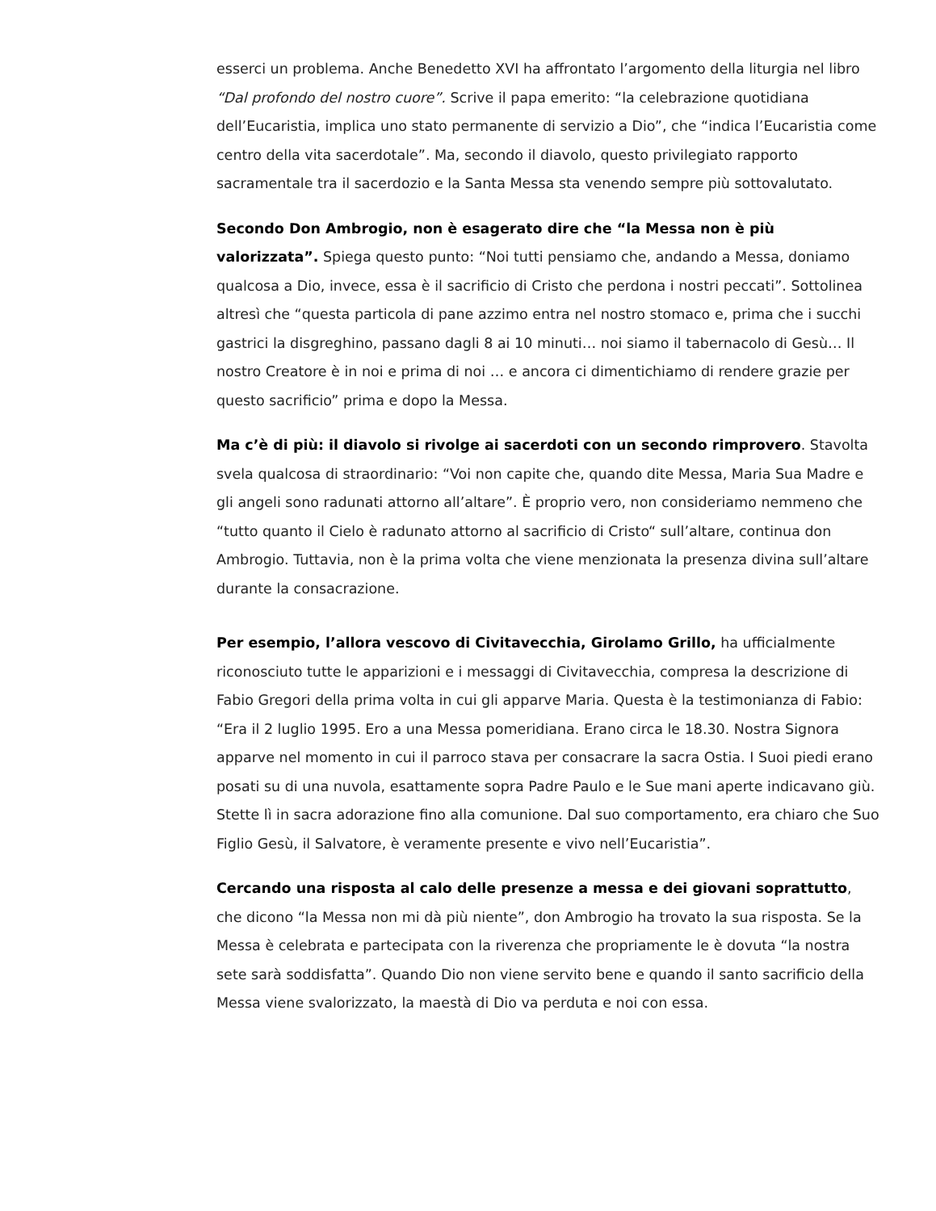esserci un problema. Anche Benedetto XVI ha affrontato l’argomento della liturgia nel libro “Dal profondo del nostro cuore”. Scrive il papa emerito: “la celebrazione quotidiana dell’Eucaristia, implica uno stato permanente di servizio a Dio”, che “indica l’Eucaristia come centro della vita sacerdotale”. Ma, secondo il diavolo, questo privilegiato rapporto sacramentale tra il sacerdozio e la Santa Messa sta venendo sempre più sottovalutato.
Secondo Don Ambrogio, non è esagerato dire che “la Messa non è più valorizzata”. Spiega questo punto: “Noi tutti pensiamo che, andando a Messa, doniamo qualcosa a Dio, invece, essa è il sacrificio di Cristo che perdona i nostri peccati”. Sottolinea altresì che “questa particola di pane azzimo entra nel nostro stomaco e, prima che i succhi gastrici la disgreghino, passano dagli 8 ai 10 minuti… noi siamo il tabernacolo di Gesù… Il nostro Creatore è in noi e prima di noi … e ancora ci dimentichiamo di rendere grazie per questo sacrificio” prima e dopo la Messa.
Ma c’è di più: il diavolo si rivolge ai sacerdoti con un secondo rimprovero. Stavolta svela qualcosa di straordinario: “Voi non capite che, quando dite Messa, Maria Sua Madre e gli angeli sono radunati attorno all’altare”. È proprio vero, non consideriamo nemmeno che “tutto quanto il Cielo è radunato attorno al sacrificio di Cristo“ sull’altare, continua don Ambrogio. Tuttavia, non è la prima volta che viene menzionata la presenza divina sull’altare durante la consacrazione.
Per esempio, l’allora vescovo di Civitavecchia, Girolamo Grillo, ha ufficialmente riconosciuto tutte le apparizioni e i messaggi di Civitavecchia, compresa la descrizione di Fabio Gregori della prima volta in cui gli apparve Maria. Questa è la testimonianza di Fabio: “Era il 2 luglio 1995. Ero a una Messa pomeridiana. Erano circa le 18.30. Nostra Signora apparve nel momento in cui il parroco stava per consacrare la sacra Ostia. I Suoi piedi erano posati su di una nuvola, esattamente sopra Padre Paulo e le Sue mani aperte indicavano giù. Stette lì in sacra adorazione fino alla comunione. Dal suo comportamento, era chiaro che Suo Figlio Gesù, il Salvatore, è veramente presente e vivo nell’Eucaristia”.
Cercando una risposta al calo delle presenze a messa e dei giovani soprattutto, che dicono “la Messa non mi dà più niente”, don Ambrogio ha trovato la sua risposta. Se la Messa è celebrata e partecipata con la riverenza che propriamente le è dovuta “la nostra sete sarà soddisfatta”. Quando Dio non viene servito bene e quando il santo sacrificio della Messa viene svalorizzato, la maestà di Dio va perduta e noi con essa.